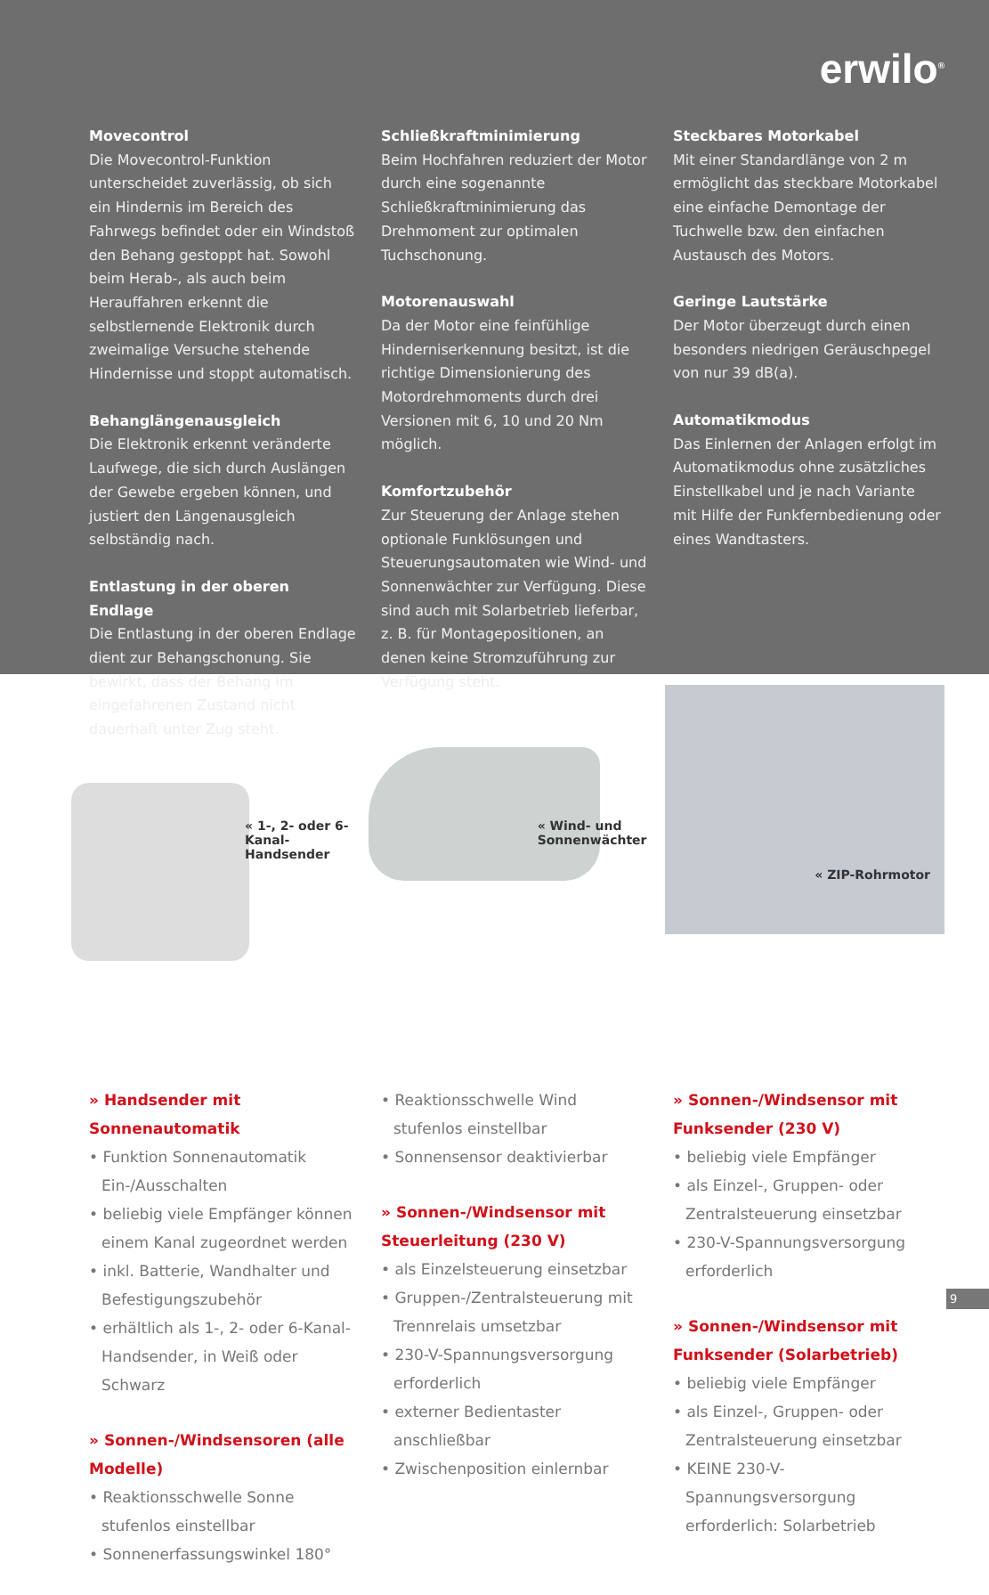erwilo<sup>®</sup>
Movecontrol
Die Movecontrol-Funktion unterscheidet zuverlässig, ob sich ein Hindernis im Bereich des Fahrwegs befindet oder ein Windstoß den Behang gestoppt hat. Sowohl beim Herab-, als auch beim Herauffahren erkennt die selbstlernende Elektronik durch zweimalige Versuche stehende Hindernisse und stoppt automatisch.
Behanglängenausgleich
Die Elektronik erkennt veränderte Laufwege, die sich durch Auslängen der Gewebe ergeben können, und justiert den Längenausgleich selbständig nach.
Entlastung in der oberen Endlage
Die Entlastung in der oberen Endlage dient zur Behangschonung. Sie bewirkt, dass der Behang im eingefahrenen Zustand nicht dauerhaft unter Zug steht.
Schließkraftminimierung
Beim Hochfahren reduziert der Motor durch eine sogenannte Schließkraftminimierung das Drehmoment zur optimalen Tuchschonung.
Motorenauswahl
Da der Motor eine feinfühlige Hinderniserkennung besitzt, ist die richtige Dimensionierung des Motordrehmoments durch drei Versionen mit 6, 10 und 20 Nm möglich.
Komfortzubehör
Zur Steuerung der Anlage stehen optionale Funklösungen und Steuerungsautomaten wie Wind- und Sonnenwächter zur Verfügung. Diese sind auch mit Solarbetrieb lieferbar, z. B. für Montagepositionen, an denen keine Stromzuführung zur Verfügung steht.
Steckbares Motorkabel
Mit einer Standardlänge von 2 m ermöglicht das steckbare Motorkabel eine einfache Demontage der Tuchwelle bzw. den einfachen Austausch des Motors.
Geringe Lautstärke
Der Motor überzeugt durch einen besonders niedrigen Geräuschpegel von nur 39 dB(a).
Automatikmodus
Das Einlernen der Anlagen erfolgt im Automatikmodus ohne zusätzliches Einstellkabel und je nach Variante mit Hilfe der Funkfernbedienung oder eines Wandtasters.
« 1-, 2- oder 6-Kanal-
Handsender
« Wind- und
Sonnenwächter
« ZIP-Rohrmotor
» Handsender mit Sonnenautomatik
• Funktion Sonnenautomatik Ein-/Ausschalten
• beliebig viele Empfänger können einem Kanal zugeordnet werden
• inkl. Batterie, Wandhalter und Befestigungszubehör
• erhältlich als 1-, 2- oder 6-Kanal-Handsender, in Weiß oder Schwarz
» Sonnen-/Windsensoren (alle Modelle)
• Reaktionsschwelle Sonne stufenlos einstellbar
• Sonnenerfassungswinkel 180°
• Reaktionsschwelle Wind stufenlos einstellbar
• Sonnensensor deaktivierbar
» Sonnen-/Windsensor mit Steuerleitung (230 V)
• als Einzelsteuerung einsetzbar
• Gruppen-/Zentralsteuerung mit Trennrelais umsetzbar
• 230-V-Spannungsversorgung erforderlich
• externer Bedientaster anschließbar
• Zwischenposition einlernbar
» Sonnen-/Windsensor mit Funksender (230 V)
• beliebig viele Empfänger
• als Einzel-, Gruppen- oder Zentralsteuerung einsetzbar
• 230-V-Spannungsversorgung erforderlich
» Sonnen-/Windsensor mit Funksender (Solarbetrieb)
• beliebig viele Empfänger
• als Einzel-, Gruppen- oder Zentralsteuerung einsetzbar
• KEINE 230-V-Spannungsversorgung erforderlich: Solarbetrieb
9